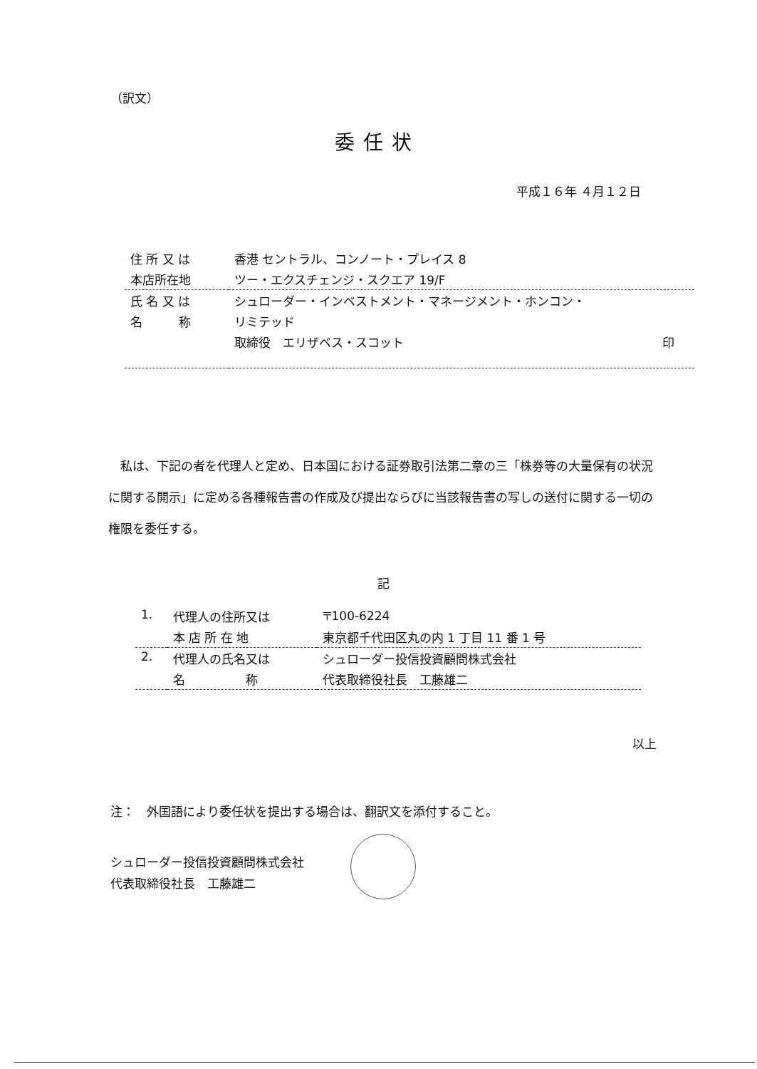（訳文）
委任状
平成１６年 ４月１２日
| 住 所 又 は | 香港 セントラル、コンノート・プレイス 8 |
| 本店所在地 | ツー・エクスチェンジ・スクエア 19/F |
| 氏 名 又 は | シュローダー・インベストメント・マネージメント・ホンコン・ |
| 名 称 | リミテッド |
| | 取締役 エリザベス・スコット 印 |
　私は、下記の者を代理人と定め、日本国における証券取引法第二章の三「株券等の大量保有の状況に関する開示」に定める各種報告書の作成及び提出ならびに当該報告書の写しの送付に関する一切の権限を委任する。
記
| 1. | 代理人の住所又は | 〒100-6224 |
| | 本 店 所 在 地 | 東京都千代田区丸の内 1 丁目 11 番 1 号 |
| 2. | 代理人の氏名又は | シュローダー投信投資顧問株式会社 |
| | 名 称 | 代表取締役社長 工藤雄二 |
以上
注：　外国語により委任状を提出する場合は、翻訳文を添付すること。
シュローダー投信投資顧問株式会社
代表取締役社長　工藤雄二